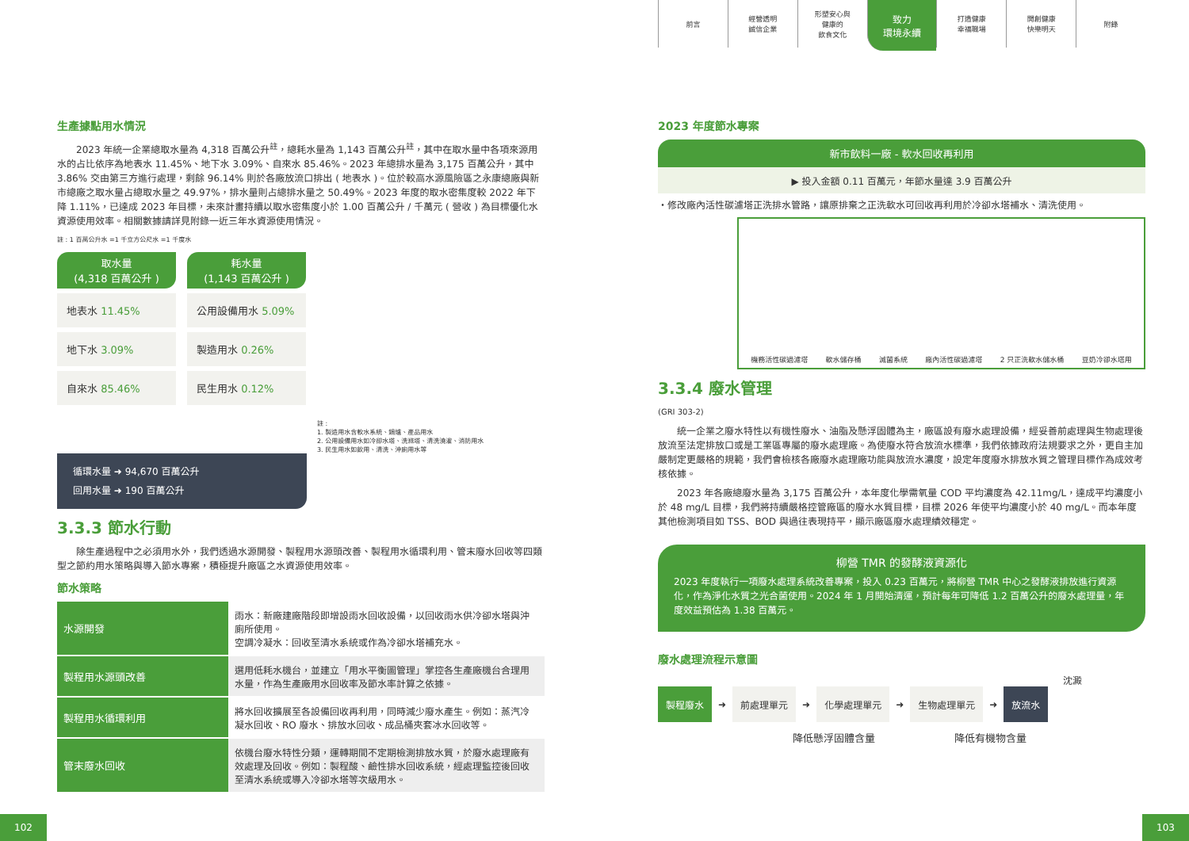前言 經營透明
誠信企業
形塑安心與
健康的
飲食文化
致力
環境永續
打造健康
幸福職場
開創健康
快樂明天
附錄
生產據點用水情況
　　2023 年統一企業總取水量為 4,318 百萬公升<sup>註</sup>，總耗水量為 1,143 百萬公升<sup>註</sup>，其中在取水量中各項來源用水的占比依序為地表水 11.45%、地下水 3.09%、自來水 85.46%。2023 年總排水量為 3,175 百萬公升，其中 3.86% 交由第三方進行處理，剩餘 96.14% 則於各廠放流口排出 ( 地表水 )。位於較高水源風險區之永康總廠與新市總廠之取水量占總取水量之 49.97%，排水量則占總排水量之 50.49%。2023 年度的取水密集度較 2022 年下降 1.11%，已達成 2023 年目標，未來計畫持續以取水密集度小於 1.00 百萬公升 / 千萬元 ( 營收 ) 為目標優化水資源使用效率。相關數據請詳見附錄一近三年水資源使用情況。
註 : 1 百萬公升水 =1 千立方公尺水 =1 千度水
取水量
(4,318 百萬公升 )
地表水 11.45%
地下水 3.09%
自來水 85.46%
耗水量
(1,143 百萬公升 )
公用設備用水 5.09%
製造用水 0.26%
民生用水 0.12%
註 :
1. 製造用水含軟水系統、鍋爐、產品用水
2. 公用設備用水如冷卻水塔、洗滌塔、清洗澆灌、消防用水
3. 民生用水如飲用、清洗、沖廁用水等
循環水量 ➜ 94,670 百萬公升
回用水量 ➜ 190 百萬公升
3.3.3 節水行動
　　除生產過程中之必須用水外，我們透過水源開發、製程用水源頭改善、製程用水循環利用、管末廢水回收等四類型之節約用水策略與導入節水專案，積極提升廠區之水資源使用效率。
節水策略
| 水源開發 | 雨水：新廠建廠階段即增設雨水回收設備，以回收雨水供冷卻水塔與沖廁所使用。 空調冷凝水：回收至清水系統或作為冷卻水塔補充水。 |
| 製程用水源頭改善 | 選用低耗水機台，並建立「用水平衡圖管理」掌控各生產廠機台合理用水量，作為生產廠用水回收率及節水率計算之依據。 |
| 製程用水循環利用 | 將水回收擴展至各設備回收再利用，同時減少廢水產生。例如：蒸汽冷凝水回收、RO 廢水、排放水回收、成品桶夾套冰水回收等。 |
| 管末廢水回收 | 依機台廢水特性分類，運轉期間不定期檢測排放水質，於廢水處理廠有效處理及回收。例如：製程酸、鹼性排水回收系統，經處理監控後回收至清水系統或導入冷卻水塔等次級用水。 |
2023 年度節水專案
新市飲料一廠 - 軟水回收再利用
▶ 投入金額 0.11 百萬元，年節水量達 3.9 百萬公升
・修改廠內活性碳濾塔正洗排水管路，讓原排棄之正洗軟水可回收再利用於冷卻水塔補水、清洗使用。
機務活性碳過濾塔 軟水儲存桶 滅菌系統 廠內活性碳過濾塔 2 只正洗軟水儲水桶 豆奶冷卻水塔用
3.3.4 廢水管理
(GRI 303-2)
　　統一企業之廢水特性以有機性廢水、油脂及懸浮固體為主，廠區設有廢水處理設備，經妥善前處理與生物處理後放流至法定排放口或是工業區專屬的廢水處理廠。為使廢水符合放流水標準，我們依據政府法規要求之外，更自主加嚴制定更嚴格的規範，我們會檢核各廠廢水處理廠功能與放流水濃度，設定年度廢水排放水質之管理目標作為成效考核依據。
　　2023 年各廠總廢水量為 3,175 百萬公升，本年度化學需氧量 COD 平均濃度為 42.11mg/L，達成平均濃度小於 48 mg/L 目標，我們將持續嚴格控管廠區的廢水水質目標，目標 2026 年使平均濃度小於 40 mg/L。而本年度其他檢測項目如 TSS、BOD 與過往表現持平，顯示廠區廢水處理績效穩定。
柳營 TMR 的發酵液資源化
2023 年度執行一項廢水處理系統改善專案，投入 0.23 百萬元，將柳營 TMR 中心之發酵液排放進行資源化，作為淨化水質之光合菌使用。2024 年 1 月開始清運，預計每年可降低 1.2 百萬公升的廢水處理量，年度效益預估為 1.38 百萬元。
廢水處理流程示意圖
沈澱
製程廢水 ➜ 前處理單元 ➜ 化學處理單元 ➜ 生物處理單元 ➜ 放流水
降低懸浮固體含量 降低有機物含量
102 103